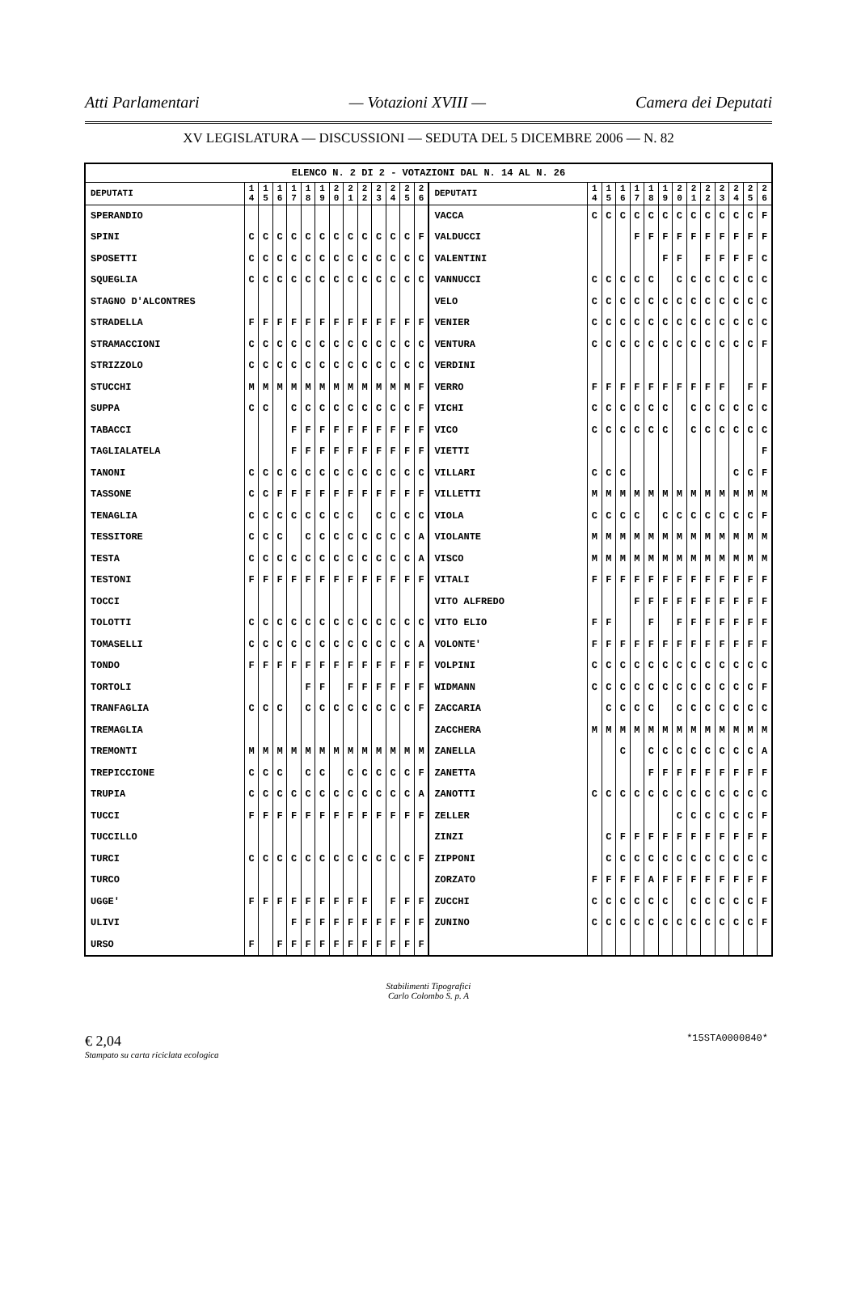Atti Parlamentari — Votazioni XVIII — Camera dei Deputati
XV LEGISLATURA — DISCUSSIONI — SEDUTA DEL 5 DICEMBRE 2006 — N. 82
| ELENCO N. 2 DI 2 - VOTAZIONI DAL N. 14 AL N. 26 | | | | | | | | | | | | | | | | | | | | | | | | | | | |
| DEPUTATI | 1 4 | 1 5 | 1 6 | 1 7 | 1 8 | 1 9 | 2 0 | 2 1 | 2 2 | 2 3 | 2 4 | 2 5 | 2 6 | DEPUTATI | 1 4 | 1 5 | 1 6 | 1 7 | 1 8 | 1 9 | 2 0 | 2 1 | 2 2 | 2 3 | 2 4 | 2 5 | 2 6 |
| SPERANDIO | | | | | | | | | | | | | | VACCA | C | C | C | C | C | C | C | C | C | C | C | C | F |
| SPINI | C | C | C | C | C | C | C | C | C | C | C | C | F | VALDUCCI | | | | F | F | F | F | F | F | F | F | F | F |
| SPOSETTI | C | C | C | C | C | C | C | C | C | C | C | C | C | VALENTINI | | | | | | F | F | | F | F | F | F | C |
| SQUEGLIA | C | C | C | C | C | C | C | C | C | C | C | C | C | VANNUCCI | C | C | C | C | C | | C | C | C | C | C | C | C |
| STAGNO D'ALCONTRES | | | | | | | | | | | | | | VELO | C | C | C | C | C | C | C | C | C | C | C | C | C |
| STRADELLA | F | F | F | F | F | F | F | F | F | F | F | F | F | VENIER | C | C | C | C | C | C | C | C | C | C | C | C | C |
| STRAMACCIONI | C | C | C | C | C | C | C | C | C | C | C | C | C | VENTURA | C | C | C | C | C | C | C | C | C | C | C | C | F |
| STRIZZOLO | C | C | C | C | C | C | C | C | C | C | C | C | C | VERDINI | | | | | | | | | | | | | |
| STUCCHI | M | M | M | M | M | M | M | M | M | M | M | M | F | VERRO | F | F | F | F | F | F | F | F | F | F | | F | F |
| SUPPA | C | C | | C | C | C | C | C | C | C | C | C | F | VICHI | C | C | C | C | C | C | | C | C | C | C | C | C |
| TABACCI | | | | F | F | F | F | F | F | F | F | F | F | VICO | C | C | C | C | C | C | | C | C | C | C | C | C |
| TAGLIALATELA | | | | F | F | F | F | F | F | F | F | F | F | VIETTI | | | | | | | | | | | | | F |
| TANONI | C | C | C | C | C | C | C | C | C | C | C | C | C | VILLARI | C | C | C | | | | | | | | C | C | F |
| TASSONE | C | C | F | F | F | F | F | F | F | F | F | F | F | VILLETTI | M | M | M | M | M | M | M | M | M | M | M | M | M |
| TENAGLIA | C | C | C | C | C | C | C | C | | C | C | C | C | VIOLA | C | C | C | C | | C | C | C | C | C | C | C | F |
| TESSITORE | C | C | C | | C | C | C | C | C | C | C | C | A | VIOLANTE | M | M | M | M | M | M | M | M | M | M | M | M | M |
| TESTA | C | C | C | C | C | C | C | C | C | C | C | C | A | VISCO | M | M | M | M | M | M | M | M | M | M | M | M | M |
| TESTONI | F | F | F | F | F | F | F | F | F | F | F | F | F | VITALI | F | F | F | F | F | F | F | F | F | F | F | F | F |
| TOCCI | | | | | | | | | | | | | | VITO ALFREDO | | | | F | F | F | F | F | F | F | F | F | F |
| TOLOTTI | C | C | C | C | C | C | C | C | C | C | C | C | C | VITO ELIO | F | F | | | F | | F | F | F | F | F | F | F |
| TOMASELLI | C | C | C | C | C | C | C | C | C | C | C | C | A | VOLONTE' | F | F | F | F | F | F | F | F | F | F | F | F | F |
| TONDO | F | F | F | F | F | F | F | F | F | F | F | F | F | VOLPINI | C | C | C | C | C | C | C | C | C | C | C | C | C |
| TORTOLI | | | | | F | F | | F | F | F | F | F | F | WIDMANN | C | C | C | C | C | C | C | C | C | C | C | C | F |
| TRANFAGLIA | C | C | C | | C | C | C | C | C | C | C | C | F | ZACCARIA | | C | C | C | C | | C | C | C | C | C | C | C |
| TREMAGLIA | | | | | | | | | | | | | | ZACCHERA | M | M | M | M | M | M | M | M | M | M | M | M | M |
| TREMONTI | M | M | M | M | M | M | M | M | M | M | M | M | M | ZANELLA | | | C | | C | C | C | C | C | C | C | C | A |
| TREPICCIONE | C | C | C | | C | C | | C | C | C | C | C | F | ZANETTA | | | | | F | F | F | F | F | F | F | F | F |
| TRUPIA | C | C | C | C | C | C | C | C | C | C | C | C | A | ZANOTTI | C | C | C | C | C | C | C | C | C | C | C | C | C |
| TUCCI | F | F | F | F | F | F | F | F | F | F | F | F | F | ZELLER | | | | | | | C | C | C | C | C | C | F |
| TUCCILLO | | | | | | | | | | | | | | ZINZI | | C | F | F | F | F | F | F | F | F | F | F | F |
| TURCI | C | C | C | C | C | C | C | C | C | C | C | C | F | ZIPPONI | | C | C | C | C | C | C | C | C | C | C | C | C |
| TURCO | | | | | | | | | | | | | | ZORZATO | F | F | F | F | A | F | F | F | F | F | F | F | F |
| UGGE' | F | F | F | F | F | F | F | F | F | | F | F | F | ZUCCHI | C | C | C | C | C | C | | C | C | C | C | C | F |
| ULIVI | | | | F | F | F | F | F | F | F | F | F | F | ZUNINO | C | C | C | C | C | C | C | C | C | C | C | C | F |
| URSO | F | | F | F | F | F | F | F | F | F | F | F | F | | | | | | | | | | | | | | |
Stabilimenti Tipografici
Carlo Colombo S. p. A
€ 2,04
Stampato su carta riciclata ecologica
*15STA0000840*